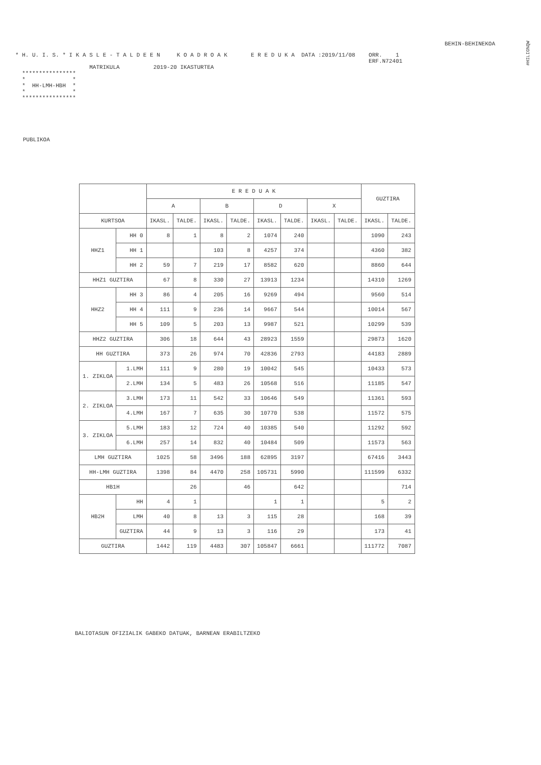#HILIG%QW
BEHIN-BEHINEKOA
* H. U. I. S. * I K A S L E - T A L D E E N     K O A D R O A K       E R E D U K A  DATA :2019/11/08    ORR.    1
                                                                                                         ERF.N72401
                      MATRIKULA          2019-20 IKASTURTEA
  ****************
  *              *
  *  HH-LMH-HBH  *
  *              *
  ****************
PUBLIKOA
| | | E R E D U A K | | | | | | | | GUZTIRA | |
| --- | --- | --- | --- | --- | --- | --- | --- | --- | --- | --- | --- |
| | | A | | B | | D | | X | | | |
| KURTSOA | | IKASL. | TALDE. | IKASL. | TALDE. | IKASL. | TALDE. | IKASL. | TALDE. | IKASL. | TALDE. |
| HHZ1 | HH 0 | 8 | 1 | 8 | 2 | 1074 | 240 | | | 1090 | 243 |
| | HH 1 | | | 103 | 8 | 4257 | 374 | | | 4360 | 382 |
| | HH 2 | 59 | 7 | 219 | 17 | 8582 | 620 | | | 8860 | 644 |
| HHZ1 GUZTIRA | | 67 | 8 | 330 | 27 | 13913 | 1234 | | | 14310 | 1269 |
| HHZ2 | HH 3 | 86 | 4 | 205 | 16 | 9269 | 494 | | | 9560 | 514 |
| | HH 4 | 111 | 9 | 236 | 14 | 9667 | 544 | | | 10014 | 567 |
| | HH 5 | 109 | 5 | 203 | 13 | 9987 | 521 | | | 10299 | 539 |
| HHZ2 GUZTIRA | | 306 | 18 | 644 | 43 | 28923 | 1559 | | | 29873 | 1620 |
| HH GUZTIRA | | 373 | 26 | 974 | 70 | 42836 | 2793 | | | 44183 | 2889 |
| 1. ZIKLOA | 1.LMH | 111 | 9 | 280 | 19 | 10042 | 545 | | | 10433 | 573 |
| | 2.LMH | 134 | 5 | 483 | 26 | 10568 | 516 | | | 11185 | 547 |
| 2. ZIKLOA | 3.LMH | 173 | 11 | 542 | 33 | 10646 | 549 | | | 11361 | 593 |
| | 4.LMH | 167 | 7 | 635 | 30 | 10770 | 538 | | | 11572 | 575 |
| 3. ZIKLOA | 5.LMH | 183 | 12 | 724 | 40 | 10385 | 540 | | | 11292 | 592 |
| | 6.LMH | 257 | 14 | 832 | 40 | 10484 | 509 | | | 11573 | 563 |
| LMH GUZTIRA | | 1025 | 58 | 3496 | 188 | 62895 | 3197 | | | 67416 | 3443 |
| HH-LMH GUZTIRA | | 1398 | 84 | 4470 | 258 | 105731 | 5990 | | | 111599 | 6332 |
| HB1H | | | 26 | | 46 | | 642 | | | | 714 |
| HB2H | HH | 4 | 1 | | | 1 | 1 | | | 5 | 2 |
| | LMH | 40 | 8 | 13 | 3 | 115 | 28 | | | 168 | 39 |
| | GUZTIRA | 44 | 9 | 13 | 3 | 116 | 29 | | | 173 | 41 |
| GUZTIRA | | 1442 | 119 | 4483 | 307 | 105847 | 6661 | | | 111772 | 7087 |
BALIOTASUN OFIZIALIK GABEKO DATUAK, BARNEAN ERABILTZEKO